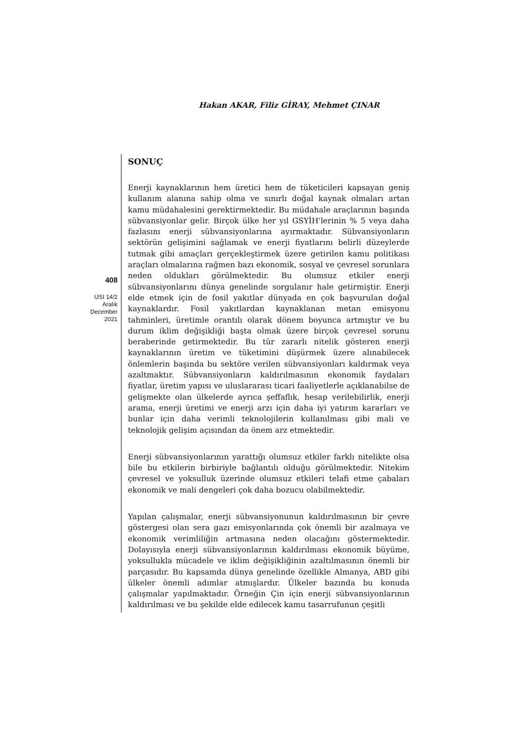Hakan AKAR, Filiz GİRAY, Mehmet ÇINAR
408
IJSI 14/2
Aralık
December
2021
SONUÇ
Enerji kaynaklarının hem üretici hem de tüketicileri kapsayan geniş kullanım alanına sahip olma ve sınırlı doğal kaynak olmaları artan kamu müdahalesini gerektirmektedir. Bu müdahale araçlarının başında sübvansiyonlar gelir. Birçok ülke her yıl GSYİH'lerinin % 5 veya daha fazlasını enerji sübvansiyonlarına ayırmaktadır. Sübvansiyonların sektörün gelişimini sağlamak ve enerji fiyatlarını belirli düzeylerde tutmak gibi amaçları gerçekleştirmek üzere getirilen kamu politikası araçları olmalarına rağmen bazı ekonomik, sosyal ve çevresel sorunlara neden oldukları görülmektedir. Bu olumsuz etkiler enerji sübvansiyonlarını dünya genelinde sorgulanır hale getirmiştir. Enerji elde etmek için de fosil yakıtlar dünyada en çok başvurulan doğal kaynaklardır. Fosil yakıtlardan kaynaklanan metan emisyonu tahminleri, üretimle orantılı olarak dönem boyunca artmıştır ve bu durum iklim değişikliği başta olmak üzere birçok çevresel sorunu beraberinde getirmektedir. Bu tür zararlı nitelik gösteren enerji kaynaklarının üretim ve tüketimini düşürmek üzere alınabilecek önlemlerin başında bu sektöre verilen sübvansiyonları kaldırmak veya azaltmaktır. Sübvansiyonların kaldırılmasının ekonomik faydaları fiyatlar, üretim yapısı ve uluslararası ticari faaliyetlerle açıklanabilse de gelişmekte olan ülkelerde ayrıca şeffaflık, hesap verilebilirlik, enerji arama, enerji üretimi ve enerji arzı için daha iyi yatırım kararları ve bunlar için daha verimli teknolojilerin kullanılması gibi mali ve teknolojik gelişim açısından da önem arz etmektedir.
Enerji sübvansiyonlarının yarattığı olumsuz etkiler farklı nitelikte olsa bile bu etkilerin birbiriyle bağlantılı olduğu görülmektedir. Nitekim çevresel ve yoksulluk üzerinde olumsuz etkileri telafi etme çabaları ekonomik ve mali dengeleri çok daha bozucu olabilmektedir.
Yapılan çalışmalar, enerji sübvansiyonunun kaldırılmasının bir çevre göstergesi olan sera gazı emisyonlarında çok önemli bir azalmaya ve ekonomik verimliliğin artmasına neden olacağını göstermektedir. Dolayısıyla enerji sübvansiyonlarının kaldırılması ekonomik büyüme, yoksullukla mücadele ve iklim değişikliğinin azaltılmasının önemli bir parçasıdır. Bu kapsamda dünya genelinde özellikle Almanya, ABD gibi ülkeler önemli adımlar atmışlardır. Ülkeler bazında bu konuda çalışmalar yapılmaktadır. Örneğin Çin için enerji sübvansiyonlarının kaldırılması ve bu şekilde elde edilecek kamu tasarrufunun çeşitli